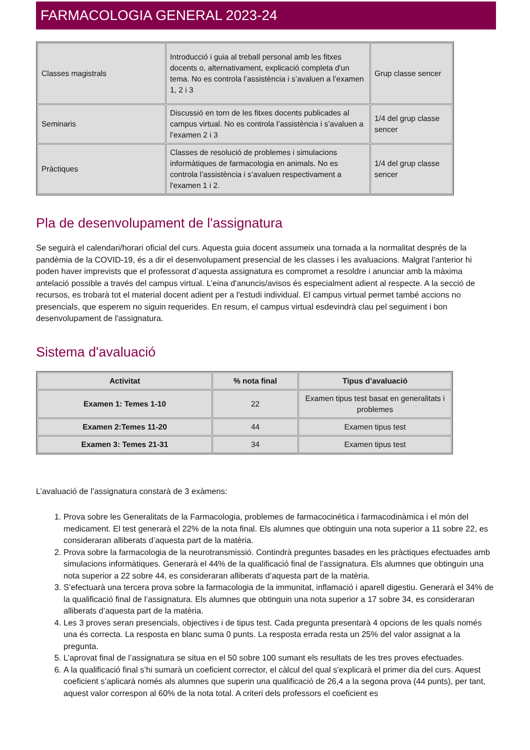FARMACOLOGIA GENERAL 2023-24
| Classes magistrals | Introducció i guia al treball personal amb les fitxes docents o, alternativament, explicació completa d'un tema. No es controla l’assistència i s’avaluen a l’examen 1, 2 i 3 | Grup classe sencer |
| Seminaris | Discussió en torn de les fitxes docents publicades al campus virtual. No es controla l’assistència i s’avaluen a l’examen 2 i 3 | 1/4 del grup classe sencer |
| Pràctiques | Classes de resolució de problemes i simulacions informàtiques de farmacologia en animals. No es controla l’assistència i s’avaluen respectivament a l'examen 1 i 2. | 1/4 del grup classe sencer |
Pla de desenvolupament de l'assignatura
Se seguirà el calendari/horari oficial del curs. Aquesta guia docent assumeix una tornada a la normalitat després de la pandèmia de la COVID-19, és a dir el desenvolupament presencial de les classes i les avaluacions. Malgrat l'anterior hi poden haver imprevists que el professorat d’aquesta assignatura es compromet a resoldre i anunciar amb la màxima antelació possible a través del campus virtual. L’eina d'anuncis/avisos és especialment adient al respecte. A la secció de recursos, es trobarà tot el material docent adient per a l'estudi individual. El campus virtual permet també accions no presencials, que esperem no siguin requerides. En resum, el campus virtual esdevindrà clau pel seguiment i bon desenvolupament de l'assignatura.
Sistema d'avaluació
| Activitat | % nota final | Tipus d’avaluació |
| --- | --- | --- |
| Examen 1: Temes 1-10 | 22 | Examen tipus test basat en generalitats i problemes |
| Examen 2:Temes 11-20 | 44 | Examen tipus test |
| Examen 3: Temes 21-31 | 34 | Examen tipus test |
L’avaluació de l’assignatura constarà de 3 exàmens:
1. Prova sobre les Generalitats de la Farmacologia, problemes de farmacocinètica i farmacodinàmica i el món del medicament. El test generarà el 22% de la nota final. Els alumnes que obtinguin una nota superior a 11 sobre 22, es consideraran alliberats d’aquesta part de la matèria.
2. Prova sobre la farmacologia de la neurotransmissió. Contindrà preguntes basades en les pràctiques efectuades amb simulacions informàtiques. Generarà el 44% de la qualificació final de l’assignatura. Els alumnes que obtinguin una nota superior a 22 sobre 44, es consideraran alliberats d’aquesta part de la matèria.
3. S’efectuarà una tercera prova sobre la farmacologia de la immunitat, inflamació i aparell digestiu. Generarà el 34% de la qualificació final de l’assignatura. Els alumnes que obtinguin una nota superior a 17 sobre 34, es consideraran alliberats d’aquesta part de la matèria.
4. Les 3 proves seran presencials, objectives i de tipus test. Cada pregunta presentarà 4 opcions de les quals només una és correcta. La resposta en blanc suma 0 punts. La resposta errada resta un 25% del valor assignat a la pregunta.
5. L’aprovat final de l’assignatura se situa en el 50 sobre 100 sumant els resultats de les tres proves efectuades.
6. A la qualificació final s’hi sumarà un coeficient corrector, el càlcul del qual s'explicarà el primer dia del curs. Aquest coeficient s’aplicarà només als alumnes que superin una qualificació de 26,4 a la segona prova (44 punts), per tant, aquest valor correspon al 60% de la nota total. A criteri dels professors el coeficient es